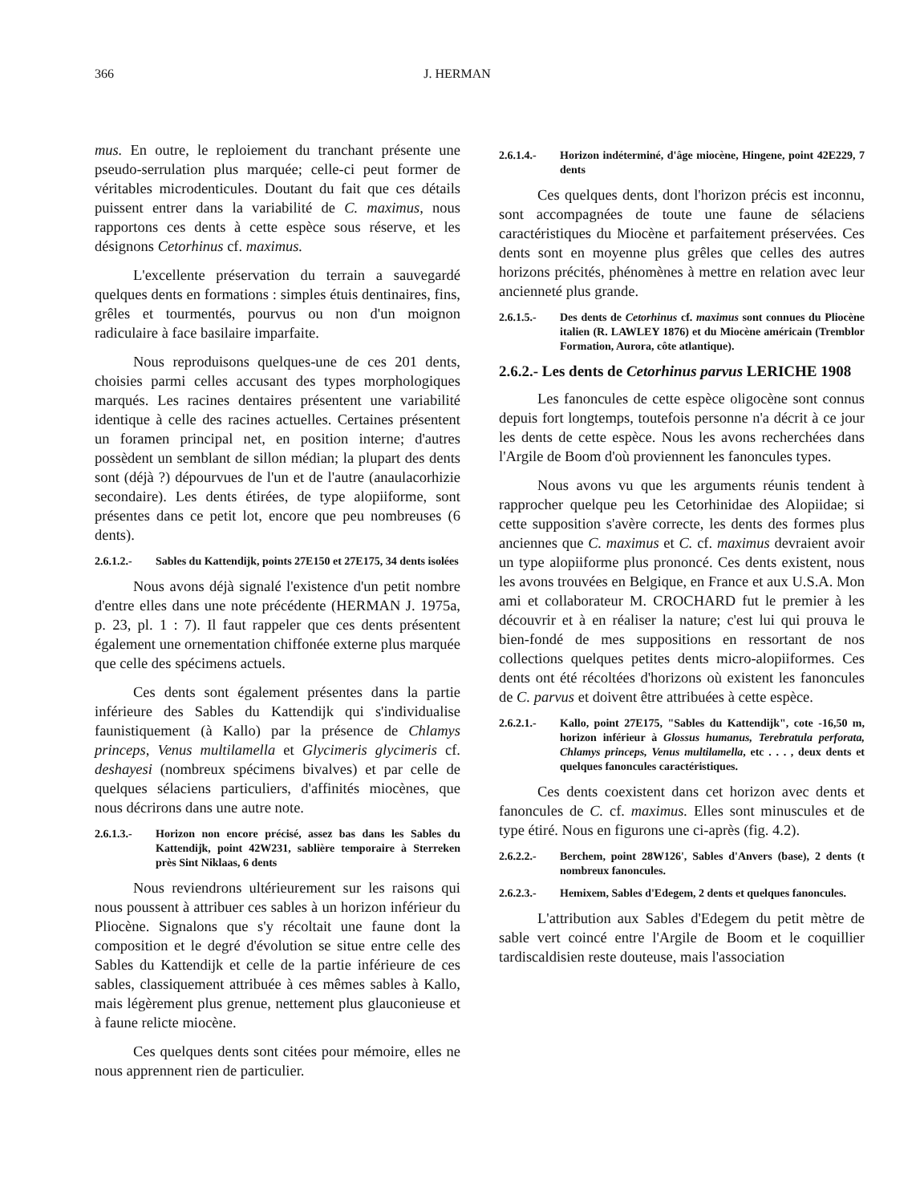366 J. HERMAN
mus. En outre, le reploiement du tranchant présente une pseudo-serrulation plus marquée; celle-ci peut former de véritables microdenticules. Doutant du fait que ces détails puissent entrer dans la variabilité de C. maximus, nous rapportons ces dents à cette espèce sous réserve, et les désignons Cetorhinus cf. maximus.
L'excellente préservation du terrain a sauvegardé quelques dents en formations : simples étuis dentinaires, fins, grêles et tourmentés, pourvus ou non d'un moignon radiculaire à face basilaire imparfaite.
Nous reproduisons quelques-une de ces 201 dents, choisies parmi celles accusant des types morphologiques marqués. Les racines dentaires présentent une variabilité identique à celle des racines actuelles. Certaines présentent un foramen principal net, en position interne; d'autres possèdent un semblant de sillon médian; la plupart des dents sont (déjà ?) dépourvues de l'un et de l'autre (anaulacorhizie secondaire). Les dents étirées, de type alopiiforme, sont présentes dans ce petit lot, encore que peu nombreuses (6 dents).
2.6.1.2.- Sables du Kattendijk, points 27E150 et 27E175, 34 dents isolées
Nous avons déjà signalé l'existence d'un petit nombre d'entre elles dans une note précédente (HERMAN J. 1975a, p. 23, pl. 1 : 7). Il faut rappeler que ces dents présentent également une ornementation chiffonée externe plus marquée que celle des spécimens actuels.
Ces dents sont également présentes dans la partie inférieure des Sables du Kattendijk qui s'individualise faunistiquement (à Kallo) par la présence de Chlamys princeps, Venus multilamella et Glycimeris glycimeris cf. deshayesi (nombreux spécimens bivalves) et par celle de quelques sélaciens particuliers, d'affinités miocènes, que nous décrirons dans une autre note.
2.6.1.3.- Horizon non encore précisé, assez bas dans les Sables du Kattendijk, point 42W231, sablière temporaire à Sterreken près Sint Niklaas, 6 dents
Nous reviendrons ultérieurement sur les raisons qui nous poussent à attribuer ces sables à un horizon inférieur du Pliocène. Signalons que s'y récoltait une faune dont la composition et le degré d'évolution se situe entre celle des Sables du Kattendijk et celle de la partie inférieure de ces sables, classiquement attribuée à ces mêmes sables à Kallo, mais légèrement plus grenue, nettement plus glauconieuse et à faune relicte miocène.
Ces quelques dents sont citées pour mémoire, elles ne nous apprennent rien de particulier.
2.6.1.4.- Horizon indéterminé, d'âge miocène, Hingene, point 42E229, 7 dents
Ces quelques dents, dont l'horizon précis est inconnu, sont accompagnées de toute une faune de sélaciens caractéristiques du Miocène et parfaitement préservées. Ces dents sont en moyenne plus grêles que celles des autres horizons précités, phénomènes à mettre en relation avec leur ancienneté plus grande.
2.6.1.5.- Des dents de Cetorhinus cf. maximus sont connues du Pliocène italien (R. LAWLEY 1876) et du Miocène américain (Tremblor Formation, Aurora, côte atlantique).
2.6.2.- Les dents de Cetorhinus parvus LERICHE 1908
Les fanoncules de cette espèce oligocène sont connus depuis fort longtemps, toutefois personne n'a décrit à ce jour les dents de cette espèce. Nous les avons recherchées dans l'Argile de Boom d'où proviennent les fanoncules types.
Nous avons vu que les arguments réunis tendent à rapprocher quelque peu les Cetorhinidae des Alopiidae; si cette supposition s'avère correcte, les dents des formes plus anciennes que C. maximus et C. cf. maximus devraient avoir un type alopiiforme plus prononcé. Ces dents existent, nous les avons trouvées en Belgique, en France et aux U.S.A. Mon ami et collaborateur M. CROCHARD fut le premier à les découvrir et à en réaliser la nature; c'est lui qui prouva le bien-fondé de mes suppositions en ressortant de nos collections quelques petites dents micro-alopiiformes. Ces dents ont été récoltées d'horizons où existent les fanoncules de C. parvus et doivent être attribuées à cette espèce.
2.6.2.1.- Kallo, point 27E175, "Sables du Kattendijk", cote -16,50 m, horizon inférieur à Glossus humanus, Terebratula perforata, Chlamys princeps, Venus multilamella, etc . . . , deux dents et quelques fanoncules caractéristiques.
Ces dents coexistent dans cet horizon avec dents et fanoncules de C. cf. maximus. Elles sont minuscules et de type étiré. Nous en figurons une ci-après (fig. 4.2).
2.6.2.2.- Berchem, point 28W126', Sables d'Anvers (base), 2 dents (t nombreux fanoncules.
2.6.2.3.- Hemixem, Sables d'Edegem, 2 dents et quelques fanoncules.
L'attribution aux Sables d'Edegem du petit mètre de sable vert coincé entre l'Argile de Boom et le coquillier tardiscaldisien reste douteuse, mais l'association